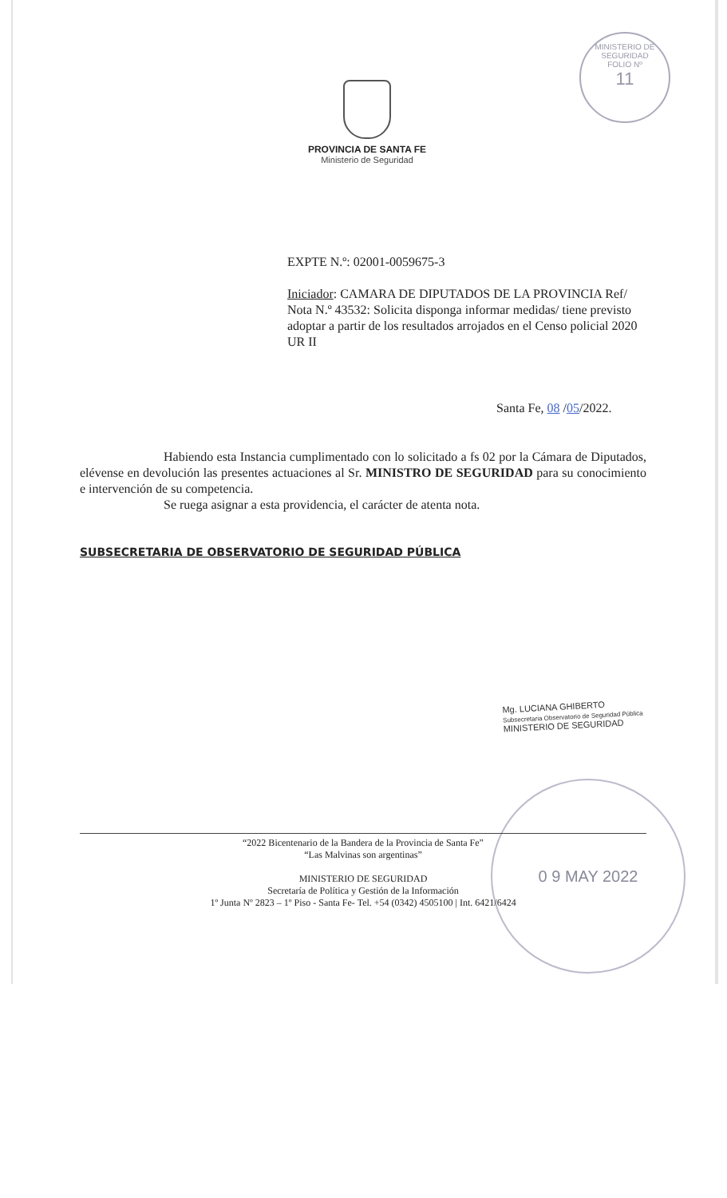MINISTERIO DE SEGURIDAD
FOLIO Nº
11
PROVINCIA DE SANTA FE
Ministerio de Seguridad
EXPTE N.º: 02001-0059675-3
Iniciador: CAMARA DE DIPUTADOS DE LA PROVINCIA Ref/ Nota N.º 43532: Solicita disponga informar medidas/ tiene previsto adoptar a partir de los resultados arrojados en el Censo policial 2020 UR II
Santa Fe, 08 /05/2022.
Habiendo esta Instancia cumplimentado con lo solicitado a fs 02 por la Cámara de Diputados, elévense en devolución las presentes actuaciones al Sr. MINISTRO DE SEGURIDAD para su conocimiento e intervención de su competencia.
Se ruega asignar a esta providencia, el carácter de atenta nota.
SUBSECRETARIA DE OBSERVATORIO DE SEGURIDAD PÚBLICA
Mg. LUCIANA GHIBERTO
Subsecretaria Observatorio de Seguridad Pública
MINISTERIO DE SEGURIDAD
0 9 MAY 2022
“2022 Bicentenario de la Bandera de la Provincia de Santa Fe”
“Las Malvinas son argentinas”
MINISTERIO DE SEGURIDAD
Secretaría de Política y Gestión de la Información
1º Junta Nº 2823 – 1º Piso - Santa Fe- Tel. +54 (0342) 4505100 | Int. 6421/6424